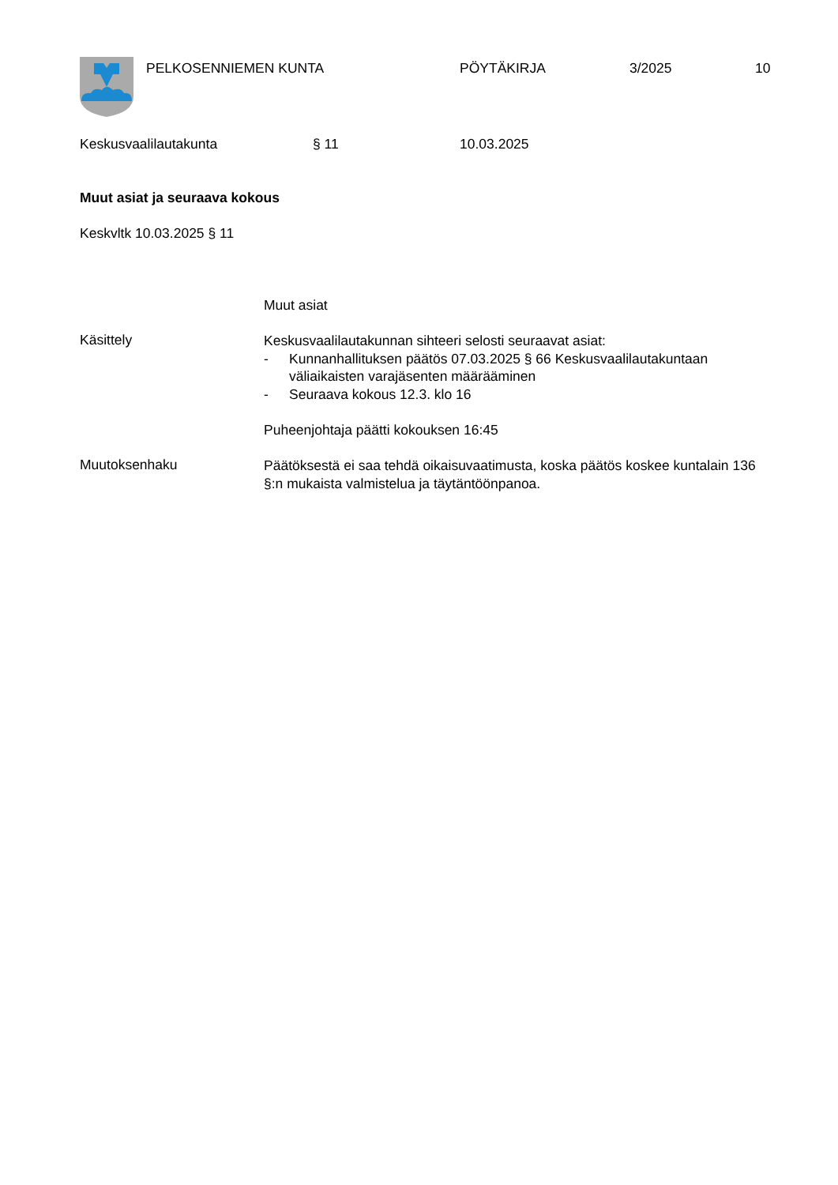PELKOSENNIEMEN KUNTA PÖYTÄKIRJA 3/2025 10
Keskusvaalilautakunta § 11 10.03.2025
Muut asiat ja seuraava kokous
Keskvltk 10.03.2025 § 11
Muut asiat
Käsittely
Keskusvaalilautakunnan sihteeri selosti seuraavat asiat:
- Kunnanhallituksen päätös 07.03.2025 § 66 Keskusvaalilautakuntaan väliaikaisten varajäsenten määrääminen
- Seuraava kokous 12.3. klo 16
Puheenjohtaja päätti kokouksen 16:45
Muutoksenhaku
Päätöksestä ei saa tehdä oikaisuvaatimusta, koska päätös koskee kuntalain 136 §:n mukaista valmistelua ja täytäntöönpanoa.